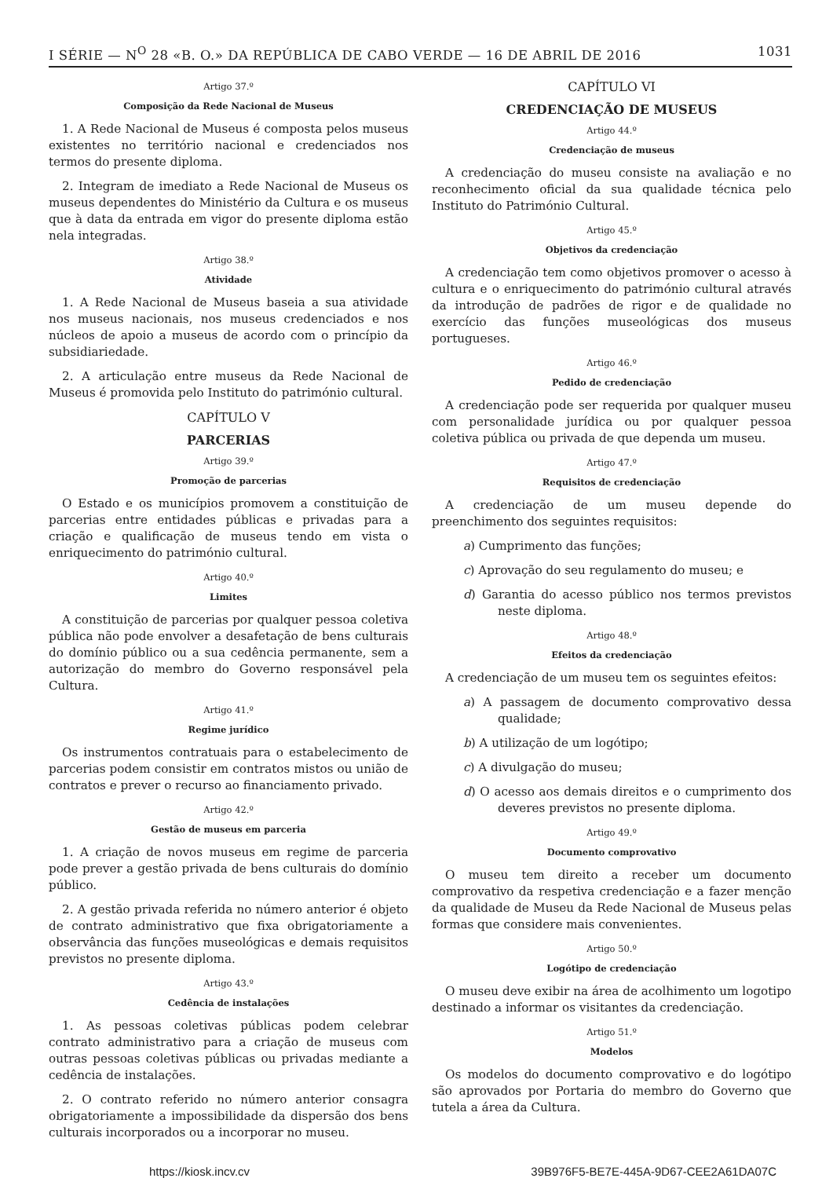I SÉRIE — N<sup>O</sup> 28 «B. O.» DA REPÚBLICA DE CABO VERDE — 16 DE ABRIL DE 2016 1031
Artigo 37.º
Composição da Rede Nacional de Museus
1. A Rede Nacional de Museus é composta pelos museus existentes no território nacional e credenciados nos termos do presente diploma.
2. Integram de imediato a Rede Nacional de Museus os museus dependentes do Ministério da Cultura e os museus que à data da entrada em vigor do presente diploma estão nela integradas.
Artigo 38.º
Atividade
1. A Rede Nacional de Museus baseia a sua atividade nos museus nacionais, nos museus credenciados e nos núcleos de apoio a museus de acordo com o princípio da subsidiariedade.
2. A articulação entre museus da Rede Nacional de Museus é promovida pelo Instituto do património cultural.
CAPÍTULO V
PARCERIAS
Artigo 39.º
Promoção de parcerias
O Estado e os municípios promovem a constituição de parcerias entre entidades públicas e privadas para a criação e qualificação de museus tendo em vista o enriquecimento do património cultural.
Artigo 40.º
Limites
A constituição de parcerias por qualquer pessoa coletiva pública não pode envolver a desafetação de bens culturais do domínio público ou a sua cedência permanente, sem a autorização do membro do Governo responsável pela Cultura.
Artigo 41.º
Regime jurídico
Os instrumentos contratuais para o estabelecimento de parcerias podem consistir em contratos mistos ou união de contratos e prever o recurso ao financiamento privado.
Artigo 42.º
Gestão de museus em parceria
1. A criação de novos museus em regime de parceria pode prever a gestão privada de bens culturais do domínio público.
2. A gestão privada referida no número anterior é objeto de contrato administrativo que fixa obrigatoriamente a observância das funções museológicas e demais requisitos previstos no presente diploma.
Artigo 43.º
Cedência de instalações
1. As pessoas coletivas públicas podem celebrar contrato administrativo para a criação de museus com outras pessoas coletivas públicas ou privadas mediante a cedência de instalações.
2. O contrato referido no número anterior consagra obrigatoriamente a impossibilidade da dispersão dos bens culturais incorporados ou a incorporar no museu.
CAPÍTULO VI
CREDENCIAÇÃO DE MUSEUS
Artigo 44.º
Credenciação de museus
A credenciação do museu consiste na avaliação e no reconhecimento oficial da sua qualidade técnica pelo Instituto do Património Cultural.
Artigo 45.º
Objetivos da credenciação
A credenciação tem como objetivos promover o acesso à cultura e o enriquecimento do património cultural através da introdução de padrões de rigor e de qualidade no exercício das funções museológicas dos museus portugueses.
Artigo 46.º
Pedido de credenciação
A credenciação pode ser requerida por qualquer museu com personalidade jurídica ou por qualquer pessoa coletiva pública ou privada de que dependa um museu.
Artigo 47.º
Requisitos de credenciação
A credenciação de um museu depende do preenchimento dos seguintes requisitos:
a) Cumprimento das funções;
c) Aprovação do seu regulamento do museu; e
d) Garantia do acesso público nos termos previstos neste diploma.
Artigo 48.º
Efeitos da credenciação
A credenciação de um museu tem os seguintes efeitos:
a) A passagem de documento comprovativo dessa qualidade;
b) A utilização de um logótipo;
c) A divulgação do museu;
d) O acesso aos demais direitos e o cumprimento dos deveres previstos no presente diploma.
Artigo 49.º
Documento comprovativo
O museu tem direito a receber um documento comprovativo da respetiva credenciação e a fazer menção da qualidade de Museu da Rede Nacional de Museus pelas formas que considere mais convenientes.
Artigo 50.º
Logótipo de credenciação
O museu deve exibir na área de acolhimento um logotipo destinado a informar os visitantes da credenciação.
Artigo 51.º
Modelos
Os modelos do documento comprovativo e do logótipo são aprovados por Portaria do membro do Governo que tutela a área da Cultura.
https://kiosk.incv.cv 39B976F5-BE7E-445A-9D67-CEE2A61DA07C